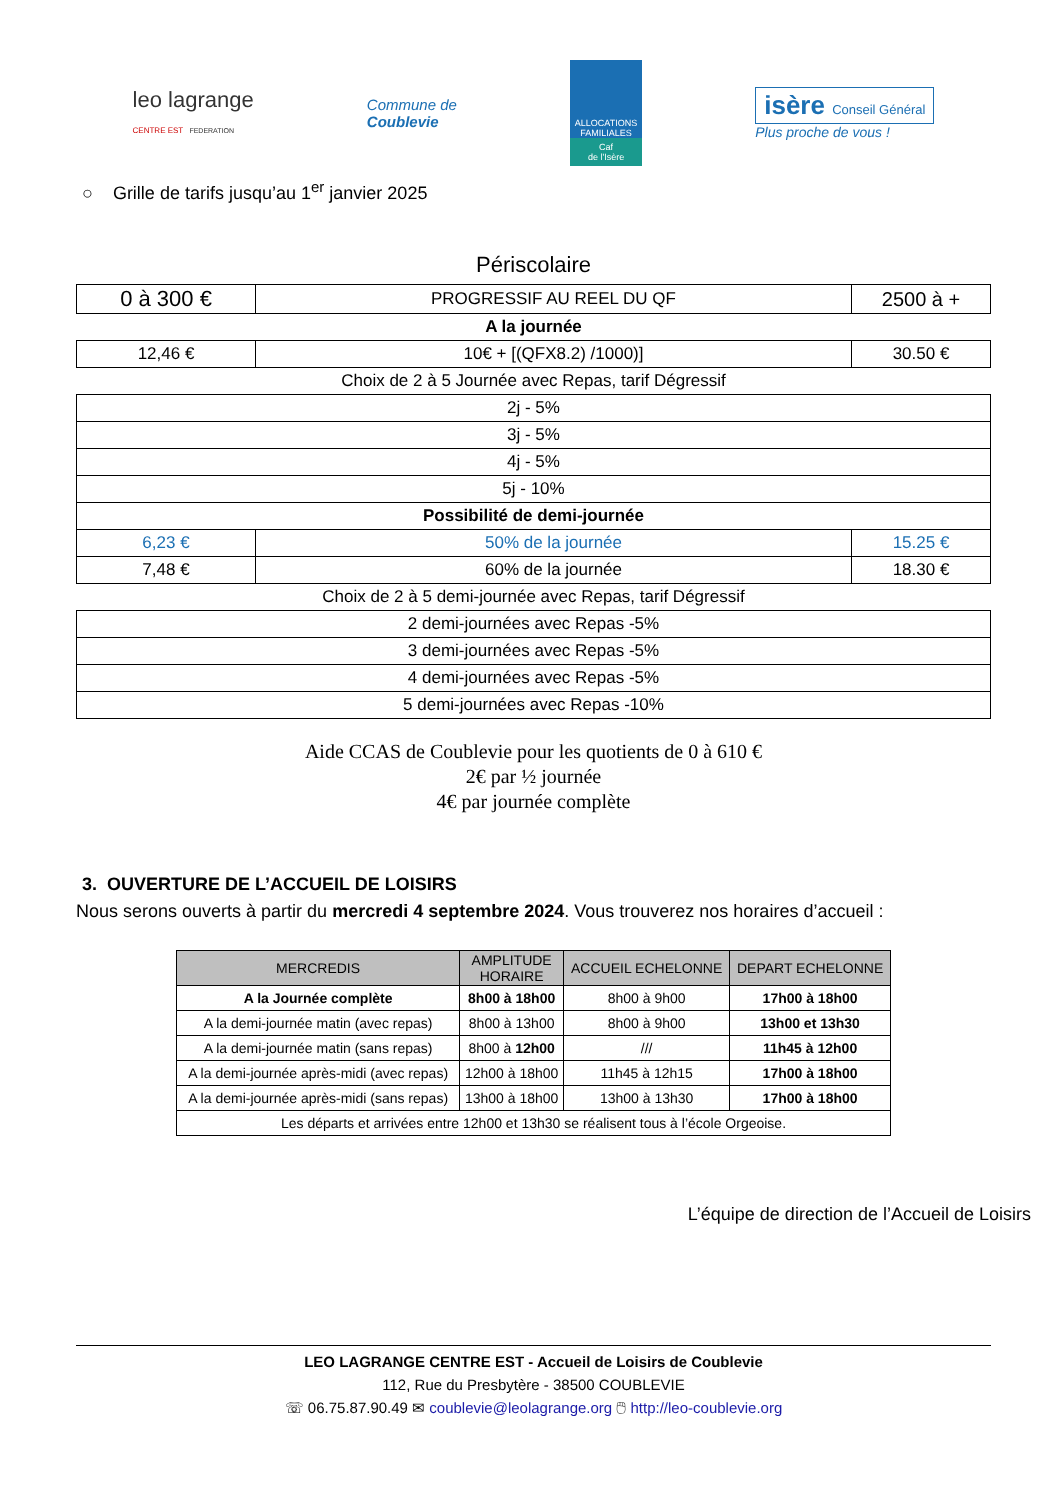leo lagrange
CENTRE EST FEDERATION
Commune de
Coublevie
ALLOCATIONS FAMILIALES
Caf
de l'Isère
isère Conseil Général
Plus proche de vous !
○ Grille de tarifs jusqu’au 1<sup>er</sup> janvier 2025
Périscolaire
| 0 à 300 € | PROGRESSIF AU REEL DU QF | 2500 à + |
| A la journée | | |
| 12,46 € | 10€ + [(QFX8.2) /1000)] | 30.50 € |
| Choix de 2 à 5 Journée avec Repas, tarif Dégressif | | |
| 2j - 5% | | |
| 3j - 5% | | |
| 4j - 5% | | |
| 5j - 10% | | |
| Possibilité de demi-journée | | |
| 6,23 € | 50% de la journée | 15.25 € |
| 7,48 € | 60% de la journée | 18.30 € |
| Choix de 2 à 5 demi-journée avec Repas, tarif Dégressif | | |
| 2 demi-journées avec Repas -5% | | |
| 3 demi-journées avec Repas -5% | | |
| 4 demi-journées avec Repas -5% | | |
| 5 demi-journées avec Repas -10% | | |
Aide CCAS de Coublevie pour les quotients de 0 à 610 €
2€ par ½ journée
4€ par journée complète
3. OUVERTURE DE L’ACCUEIL DE LOISIRS
Nous serons ouverts à partir du mercredi 4 septembre 2024. Vous trouverez nos horaires d’accueil :
| MERCREDIS | AMPLITUDE HORAIRE | ACCUEIL ECHELONNE | DEPART ECHELONNE |
| --- | --- | --- | --- |
| A la Journée complète | 8h00 à 18h00 | 8h00 à 9h00 | 17h00 à 18h00 |
| A la demi-journée matin (avec repas) | 8h00 à 13h00 | 8h00 à 9h00 | 13h00 et 13h30 |
| A la demi-journée matin (sans repas) | 8h00 à 12h00 | /// | 11h45 à 12h00 |
| A la demi-journée après-midi (avec repas) | 12h00 à 18h00 | 11h45 à 12h15 | 17h00 à 18h00 |
| A la demi-journée après-midi (sans repas) | 13h00 à 18h00 | 13h00 à 13h30 | 17h00 à 18h00 |
| Les départs et arrivées entre 12h00 et 13h30 se réalisent tous à l’école Orgeoise. | | | |
L’équipe de direction de l’Accueil de Loisirs
LEO LAGRANGE CENTRE EST - Accueil de Loisirs de Coublevie
112, Rue du Presbytère - 38500 COUBLEVIE
☏ 06.75.87.90.49 ✉ coublevie@leolagrange.org 🖱 http://leo-coublevie.org